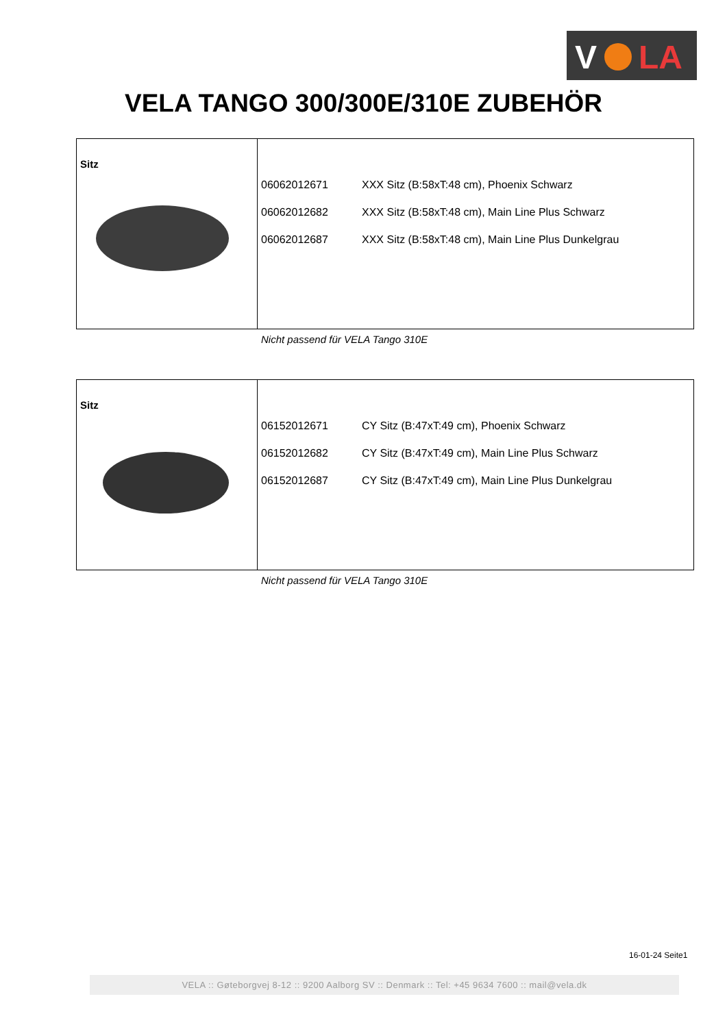V
LA
VELA TANGO 300/300E/310E ZUBEHÖR
Sitz
| 06062012671 | XXX Sitz (B:58xT:48 cm), Phoenix Schwarz |
| 06062012682 | XXX Sitz (B:58xT:48 cm), Main Line Plus Schwarz |
| 06062012687 | XXX Sitz (B:58xT:48 cm), Main Line Plus Dunkelgrau |
Nicht passend für VELA Tango 310E
Sitz
| 06152012671 | CY Sitz (B:47xT:49 cm), Phoenix Schwarz |
| 06152012682 | CY Sitz (B:47xT:49 cm), Main Line Plus Schwarz |
| 06152012687 | CY Sitz (B:47xT:49 cm), Main Line Plus Dunkelgrau |
Nicht passend für VELA Tango 310E
16-01-24 Seite1
VELA :: Gøteborgvej 8-12 :: 9200 Aalborg SV :: Denmark :: Tel: +45 9634 7600 :: mail@vela.dk